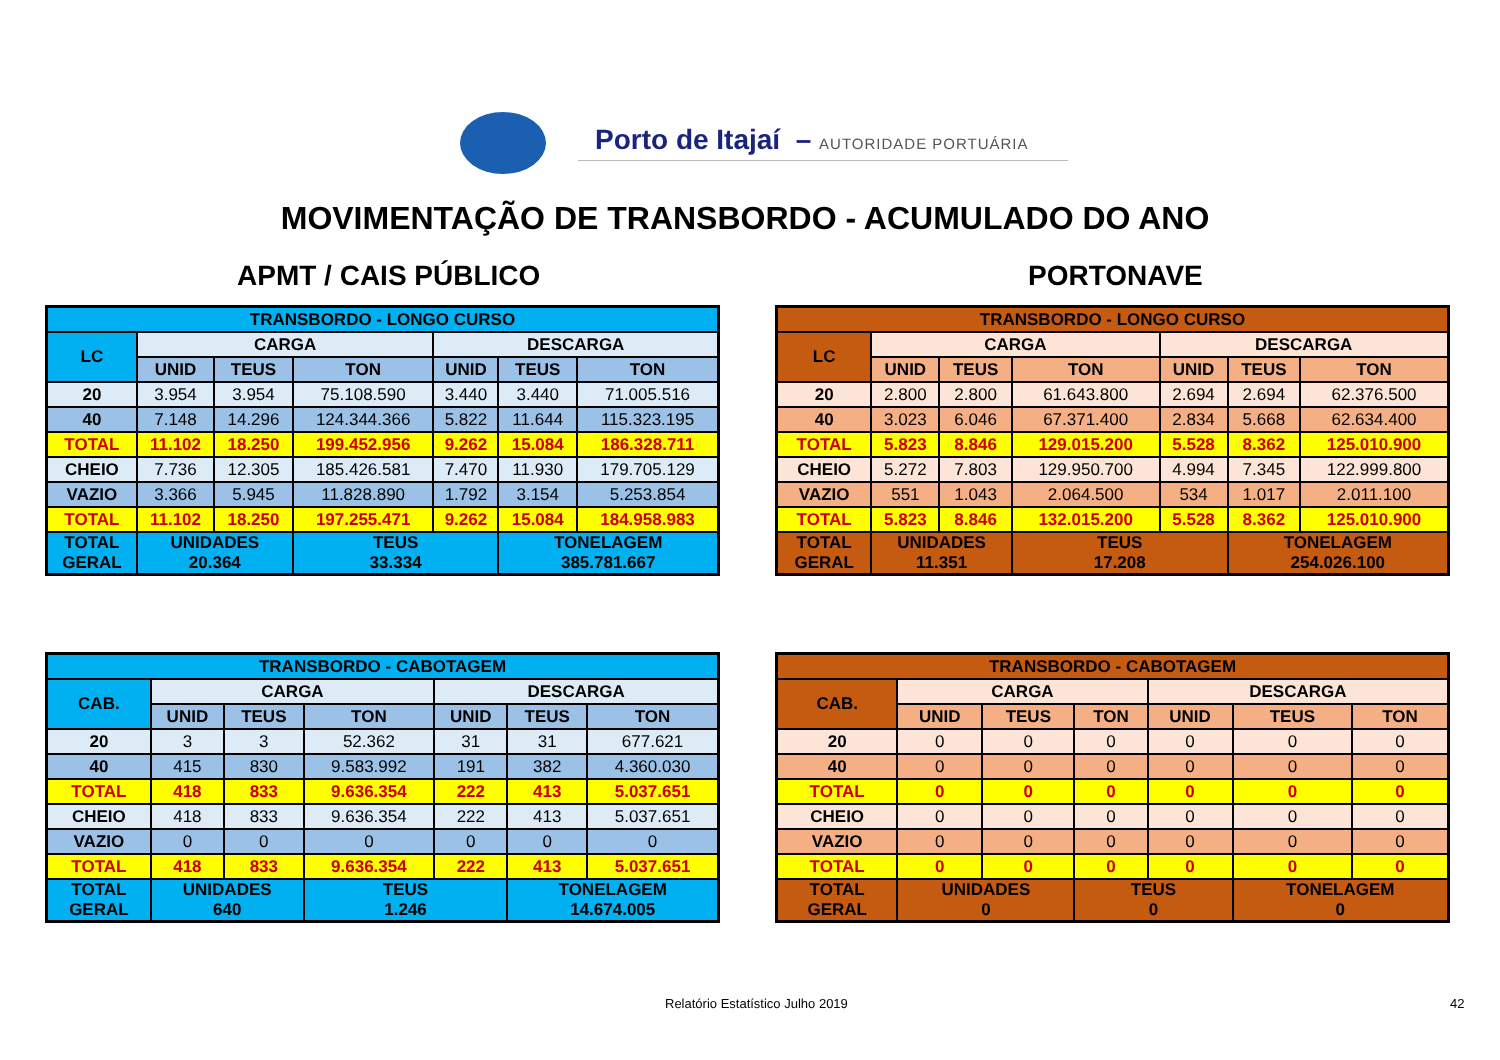Porto de Itajaí – AUTORIDADE PORTUÁRIA
MOVIMENTAÇÃO DE TRANSBORDO - ACUMULADO DO ANO
APMT / CAIS PÚBLICO PORTONAVE
| TRANSBORDO - LONGO CURSO | | | | | | |
| --- | --- | --- | --- | --- | --- | --- |
| LC | CARGA | | | DESCARGA | | |
| | UNID | TEUS | TON | UNID | TEUS | TON |
| 20 | 3.954 | 3.954 | 75.108.590 | 3.440 | 3.440 | 71.005.516 |
| 40 | 7.148 | 14.296 | 124.344.366 | 5.822 | 11.644 | 115.323.195 |
| TOTAL | 11.102 | 18.250 | 199.452.956 | 9.262 | 15.084 | 186.328.711 |
| CHEIO | 7.736 | 12.305 | 185.426.581 | 7.470 | 11.930 | 179.705.129 |
| VAZIO | 3.366 | 5.945 | 11.828.890 | 1.792 | 3.154 | 5.253.854 |
| TOTAL | 11.102 | 18.250 | 197.255.471 | 9.262 | 15.084 | 184.958.983 |
| TOTAL GERAL | UNIDADES 20.364 | | TEUS 33.334 | | TONELAGEM 385.781.667 | |
| TRANSBORDO - LONGO CURSO | | | | | | |
| --- | --- | --- | --- | --- | --- | --- |
| LC | CARGA | | | DESCARGA | | |
| | UNID | TEUS | TON | UNID | TEUS | TON |
| 20 | 2.800 | 2.800 | 61.643.800 | 2.694 | 2.694 | 62.376.500 |
| 40 | 3.023 | 6.046 | 67.371.400 | 2.834 | 5.668 | 62.634.400 |
| TOTAL | 5.823 | 8.846 | 129.015.200 | 5.528 | 8.362 | 125.010.900 |
| CHEIO | 5.272 | 7.803 | 129.950.700 | 4.994 | 7.345 | 122.999.800 |
| VAZIO | 551 | 1.043 | 2.064.500 | 534 | 1.017 | 2.011.100 |
| TOTAL | 5.823 | 8.846 | 132.015.200 | 5.528 | 8.362 | 125.010.900 |
| TOTAL GERAL | UNIDADES 11.351 | | TEUS 17.208 | | TONELAGEM 254.026.100 | |
| TRANSBORDO - CABOTAGEM | | | | | | |
| --- | --- | --- | --- | --- | --- | --- |
| CAB. | CARGA | | | DESCARGA | | |
| | UNID | TEUS | TON | UNID | TEUS | TON |
| 20 | 3 | 3 | 52.362 | 31 | 31 | 677.621 |
| 40 | 415 | 830 | 9.583.992 | 191 | 382 | 4.360.030 |
| TOTAL | 418 | 833 | 9.636.354 | 222 | 413 | 5.037.651 |
| CHEIO | 418 | 833 | 9.636.354 | 222 | 413 | 5.037.651 |
| VAZIO | 0 | 0 | 0 | 0 | 0 | 0 |
| TOTAL | 418 | 833 | 9.636.354 | 222 | 413 | 5.037.651 |
| TOTAL GERAL | UNIDADES 640 | | TEUS 1.246 | | TONELAGEM 14.674.005 | |
| TRANSBORDO - CABOTAGEM | | | | | | |
| --- | --- | --- | --- | --- | --- | --- |
| CAB. | CARGA | | | DESCARGA | | |
| | UNID | TEUS | TON | UNID | TEUS | TON |
| 20 | 0 | 0 | 0 | 0 | 0 | 0 |
| 40 | 0 | 0 | 0 | 0 | 0 | 0 |
| TOTAL | 0 | 0 | 0 | 0 | 0 | 0 |
| CHEIO | 0 | 0 | 0 | 0 | 0 | 0 |
| VAZIO | 0 | 0 | 0 | 0 | 0 | 0 |
| TOTAL | 0 | 0 | 0 | 0 | 0 | 0 |
| TOTAL GERAL | UNIDADES 0 | | TEUS 0 | | TONELAGEM 0 | |
Relatório Estatístico Julho 2019
42